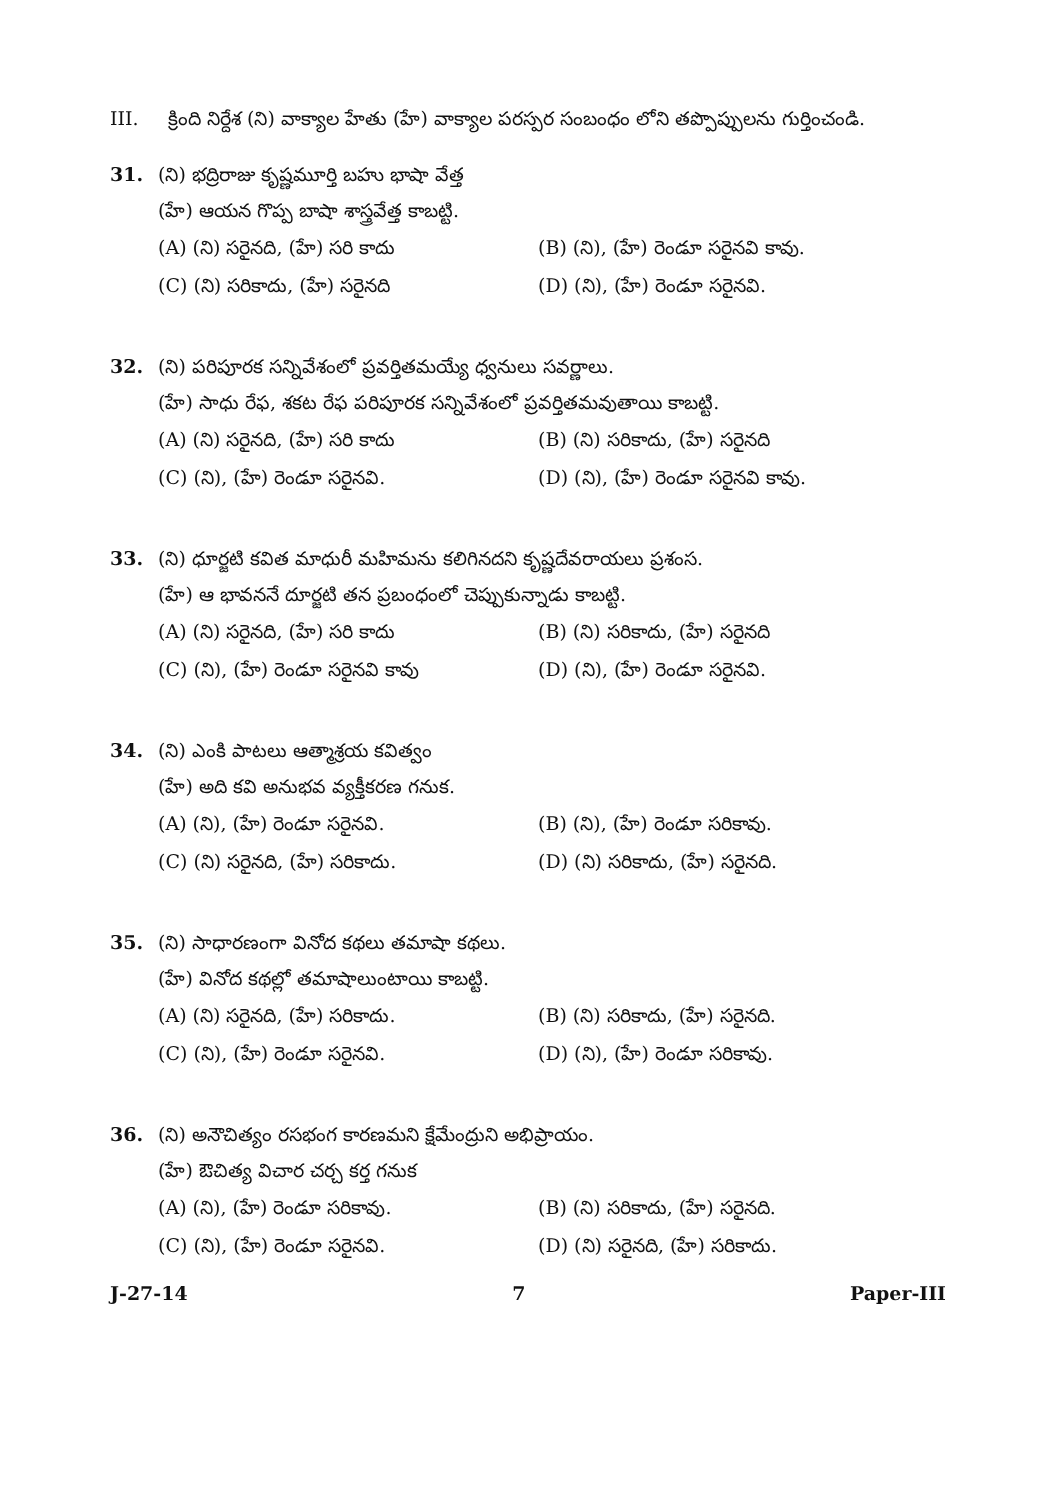III. క్రింది నిర్దేశ (ని) వాక్యాల హేతు (హే) వాక్యాల పరస్పర సంబంధం లోని తప్పొప్పులను గుర్తించండి.
31. (ని) భద్రిరాజు కృష్ణమూర్తి బహు భాషా వేత్త
(హే) ఆయన గొప్ప బాషా శాస్త్రవేత్త కాబట్టి.
(A) (ని) సరైనది, (హే) సరి కాదు
(B) (ని), (హే) రెండూ సరైనవి కావు.
(C) (ని) సరికాదు, (హే) సరైనది
(D) (ని), (హే) రెండూ సరైనవి.
32. (ని) పరిపూరక సన్నివేశంలో ప్రవర్తితమయ్యే ధ్వనులు సవర్ణాలు.
(హే) సాధు రేఫ, శకట రేఫ పరిపూరక సన్నివేశంలో ప్రవర్తితమవుతాయి కాబట్టి.
(A) (ని) సరైనది, (హే) సరి కాదు
(B) (ని) సరికాదు, (హే) సరైనది
(C) (ని), (హే) రెండూ సరైనవి.
(D) (ని), (హే) రెండూ సరైనవి కావు.
33. (ని) ధూర్జటి కవిత మాధురీ మహిమను కలిగినదని కృష్ణదేవరాయలు ప్రశంస.
(హే) ఆ భావననే దూర్జటి తన ప్రబంధంలో చెప్పుకున్నాడు కాబట్టి.
(A) (ని) సరైనది, (హే) సరి కాదు
(B) (ని) సరికాదు, (హే) సరైనది
(C) (ని), (హే) రెండూ సరైనవి కావు
(D) (ని), (హే) రెండూ సరైనవి.
34. (ని) ఎంకి పాటలు ఆత్మాశ్రయ కవిత్వం
(హే) అది కవి అనుభవ వ్యక్తీకరణ గనుక.
(A) (ని), (హే) రెండూ సరైనవి.
(B) (ని), (హే) రెండూ సరికావు.
(C) (ని) సరైనది, (హే) సరికాదు.
(D) (ని) సరికాదు, (హే) సరైనది.
35. (ని) సాధారణంగా వినోద కథలు తమాషా కథలు.
(హే) వినోద కథల్లో తమాషాలుంటాయి కాబట్టి.
(A) (ని) సరైనది, (హే) సరికాదు.
(B) (ని) సరికాదు, (హే) సరైనది.
(C) (ని), (హే) రెండూ సరైనవి.
(D) (ని), (హే) రెండూ సరికావు.
36. (ని) అనౌచిత్యం రసభంగ కారణమని క్షేమేంద్రుని అభిప్రాయం.
(హే) ఔచిత్య విచార చర్చ కర్త గనుక
(A) (ని), (హే) రెండూ సరికావు.
(B) (ని) సరికాదు, (హే) సరైనది.
(C) (ని), (హే) రెండూ సరైనవి.
(D) (ని) సరైనది, (హే) సరికాదు.
J-27-14 7 Paper-III